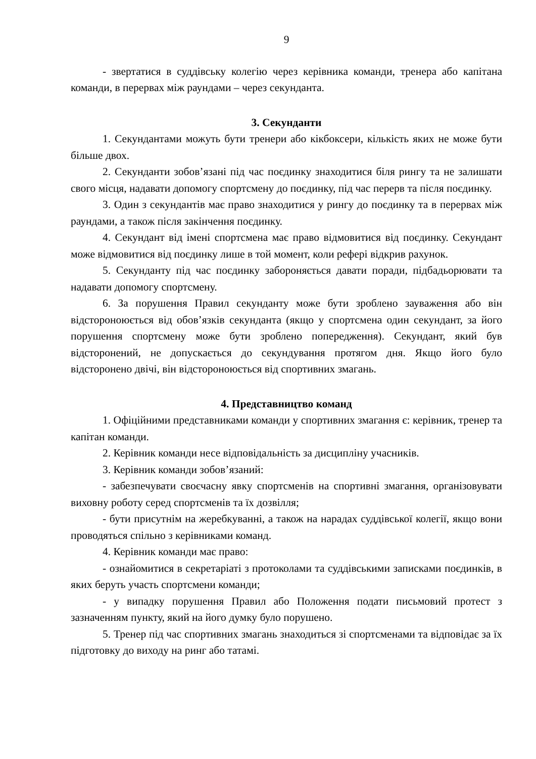9
- звертатися в суддівську колегію через керівника команди, тренера або капітана команди, в перервах між раундами – через секунданта.
3. Секунданти
1. Секундантами можуть бути тренери або кікбоксери, кількість яких не може бути більше двох.
2. Секунданти зобов’язані під час поєдинку знаходитися біля рингу та не залишати свого місця, надавати допомогу спортсмену до поєдинку, під час перерв та після поєдинку.
3. Один з секундантів має право знаходитися у рингу до поєдинку та в перервах між раундами, а також після закінчення поєдинку.
4. Секундант від імені спортсмена має право відмовитися від поєдинку. Секундант може відмовитися від поєдинку лише в той момент, коли рефері відкрив рахунок.
5. Секунданту під час поєдинку забороняється давати поради, підбадьорювати та надавати допомогу спортсмену.
6. За порушення Правил секунданту може бути зроблено зауваження або він відстороноюється від обов’язків секунданта (якщо у спортсмена один секундант, за його порушення спортсмену може бути зроблено попередження). Секундант, який був відсторонений, не допускається до секундування протягом дня. Якщо його було відсторонено двічі, він відстороноюється від спортивних змагань.
4. Представництво команд
1. Офіційними представниками команди у спортивних змагання є: керівник, тренер та капітан команди.
2. Керівник команди несе відповідальність за дисципліну учасників.
3. Керівник команди зобов’язаний:
- забезпечувати своєчасну явку спортсменів на спортивні змагання, організовувати виховну роботу серед спортсменів та їх дозвілля;
- бути присутнім на жеребкуванні, а також на нарадах суддівської колегії, якщо вони проводяться спільно з керівниками команд.
4. Керівник команди має право:
- ознайомитися в секретаріаті з протоколами та суддівськими записками поєдинків, в яких беруть участь спортсмени команди;
- у випадку порушення Правил або Положення подати письмовий протест з зазначенням пункту, який на його думку було порушено.
5. Тренер під час спортивних змагань знаходиться зі спортсменами та відповідає за їх підготовку до виходу на ринг або татамі.